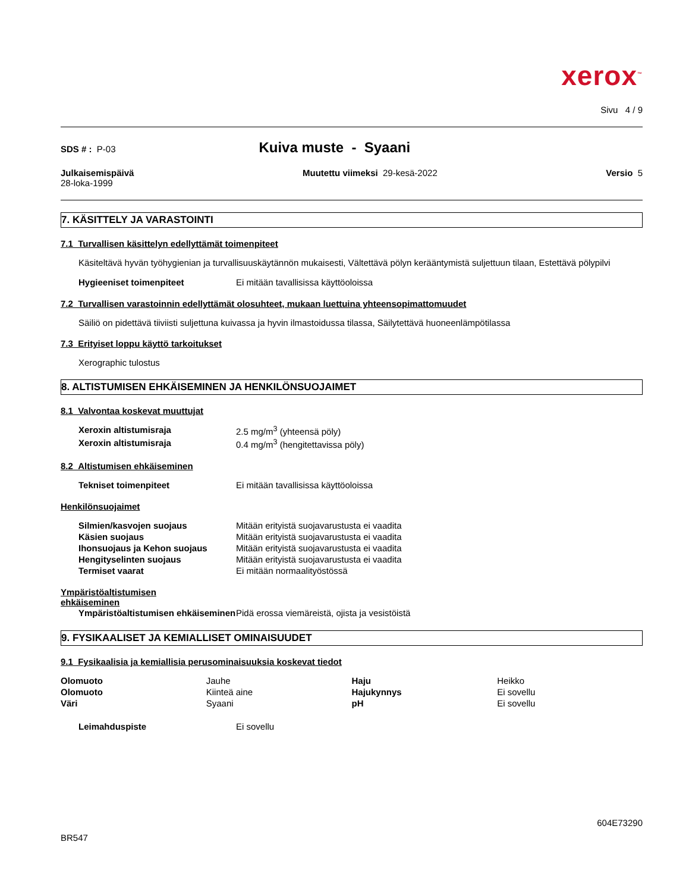xerox<sup>™</sup>
Sivu 4 / 9
SDS # : P-03
Kuiva muste - Syaani
Julkaisemispäivä
28-loka-1999
Muutettu viimeksi 29-kesä-2022
Versio 5
7. KÄSITTELY JA VARASTOINTI
7.1 Turvallisen käsittelyn edellyttämät toimenpiteet
Käsiteltävä hyvän työhygienian ja turvallisuuskäytännön mukaisesti, Vältettävä pölyn kerääntymistä suljettuun tilaan, Estettävä pölypilvi
| Hygieeniset toimenpiteet | Ei mitään tavallisissa käyttöoloissa |
7.2 Turvallisen varastoinnin edellyttämät olosuhteet, mukaan luettuina yhteensopimattomuudet
Säiliö on pidettävä tiiviisti suljettuna kuivassa ja hyvin ilmastoidussa tilassa, Säilytettävä huoneenlämpötilassa
7.3 Erityiset loppu käyttö tarkoitukset
Xerographic tulostus
8. ALTISTUMISEN EHKÄISEMINEN JA HENKILÖNSUOJAIMET
8.1 Valvontaa koskevat muuttujat
| Xeroxin altistumisraja | 2.5 mg/m<sup>3</sup> (yhteensä pöly) |
| Xeroxin altistumisraja | 0.4 mg/m<sup>3</sup> (hengitettavissa pöly) |
8.2 Altistumisen ehkäiseminen
| Tekniset toimenpiteet | Ei mitään tavallisissa käyttöoloissa |
Henkilönsuojaimet
| Silmien/kasvojen suojaus | Mitään erityistä suojavarustusta ei vaadita |
| Käsien suojaus | Mitään erityistä suojavarustusta ei vaadita |
| Ihonsuojaus ja Kehon suojaus | Mitään erityistä suojavarustusta ei vaadita |
| Hengityselinten suojaus | Mitään erityistä suojavarustusta ei vaadita |
| Termiset vaarat | Ei mitään normaalityöstössä |
Ympäristöaltistumisen
ehkäiseminen
| Ympäristöaltistumisen ehkäiseminen | Pidä erossa viemäreistä, ojista ja vesistöistä |
9. FYSIKAALISET JA KEMIALLISET OMINAISUUDET
9.1 Fysikaalisia ja kemiallisia perusominaisuuksia koskevat tiedot
| Olomuoto | Jauhe | Haju | Heikko |
| Olomuoto | Kiinteä aine | Hajukynnys | Ei sovellu |
| Väri | Syaani | pH | Ei sovellu |
| Leimahduspiste | Ei sovellu |
604E73290
BR547